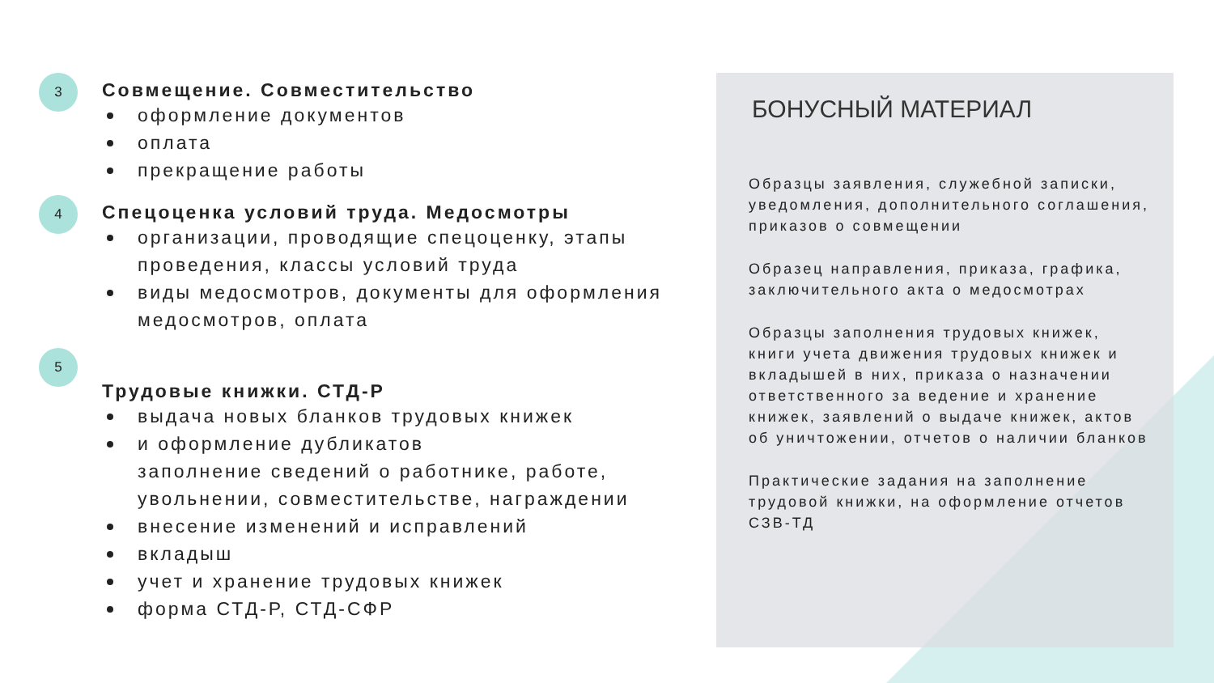3
Совмещение. Совместительство
оформление документов
оплата
прекращение работы
4
Спецоценка условий труда. Медосмотры
организации, проводящие спецоценку, этапы проведения, классы условий труда
виды медосмотров, документы для оформления медосмотров, оплата
5
Трудовые книжки. СТД-Р
выдача новых бланков трудовых книжек
и оформление дубликатов
заполнение сведений о работнике, работе, увольнении, совместительстве, награждении
внесение изменений и исправлений
вкладыш
учет и хранение трудовых книжек
форма СТД-Р, СТД-СФР
БОНУСНЫЙ МАТЕРИАЛ
Образцы заявления, служебной записки, уведомления, дополнительного соглашения, приказов о совмещении
Образец направления, приказа, графика, заключительного акта о медосмотрах
Образцы заполнения трудовых книжек, книги учета движения трудовых книжек и вкладышей в них, приказа о назначении ответственного за ведение и хранение книжек, заявлений о выдаче книжек, актов об уничтожении, отчетов о наличии бланков
Практические задания на заполнение трудовой книжки, на оформление отчетов СЗВ-ТД